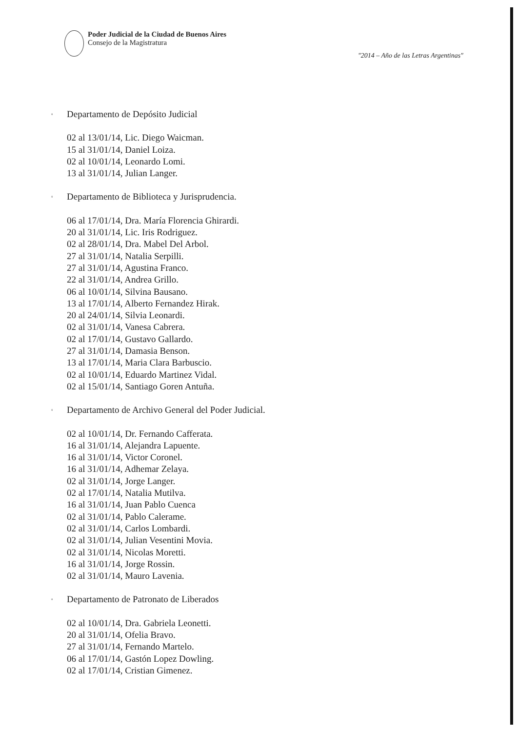Poder Judicial de la Ciudad de Buenos Aires
Consejo de la Magistratura
"2014 – Año de las Letras Argentinas"
▫ Departamento de Depósito Judicial
02 al 13/01/14, Lic. Diego Waicman.
15 al 31/01/14, Daniel Loiza.
02 al 10/01/14, Leonardo Lomi.
13 al 31/01/14, Julian Langer.
▫ Departamento de Biblioteca y Jurisprudencia.
06 al 17/01/14, Dra. María Florencia Ghirardi.
20 al 31/01/14, Lic. Iris Rodriguez.
02 al 28/01/14, Dra. Mabel Del Arbol.
27 al 31/01/14, Natalia Serpilli.
27 al 31/01/14, Agustina Franco.
22 al 31/01/14, Andrea Grillo.
06 al 10/01/14, Silvina Bausano.
13 al 17/01/14, Alberto Fernandez Hirak.
20 al 24/01/14, Silvia Leonardi.
02 al 31/01/14, Vanesa Cabrera.
02 al 17/01/14, Gustavo Gallardo.
27 al 31/01/14, Damasia Benson.
13 al 17/01/14, Maria Clara Barbuscio.
02 al 10/01/14, Eduardo Martinez Vidal.
02 al 15/01/14, Santiago Goren Antuña.
▫ Departamento de Archivo General del Poder Judicial.
02 al 10/01/14, Dr. Fernando Cafferata.
16 al 31/01/14, Alejandra Lapuente.
16 al 31/01/14, Victor Coronel.
16 al 31/01/14, Adhemar Zelaya.
02 al 31/01/14, Jorge Langer.
02 al 17/01/14, Natalia Mutilva.
16 al 31/01/14, Juan Pablo Cuenca
02 al 31/01/14, Pablo Calerame.
02 al 31/01/14, Carlos Lombardi.
02 al 31/01/14, Julian Vesentini Movia.
02 al 31/01/14, Nicolas Moretti.
16 al 31/01/14, Jorge Rossin.
02 al 31/01/14, Mauro Lavenia.
▫ Departamento de Patronato de Liberados
02 al 10/01/14, Dra. Gabriela Leonetti.
20 al 31/01/14, Ofelia Bravo.
27 al 31/01/14, Fernando Martelo.
06 al 17/01/14, Gastón Lopez Dowling.
02 al 17/01/14, Cristian Gimenez.